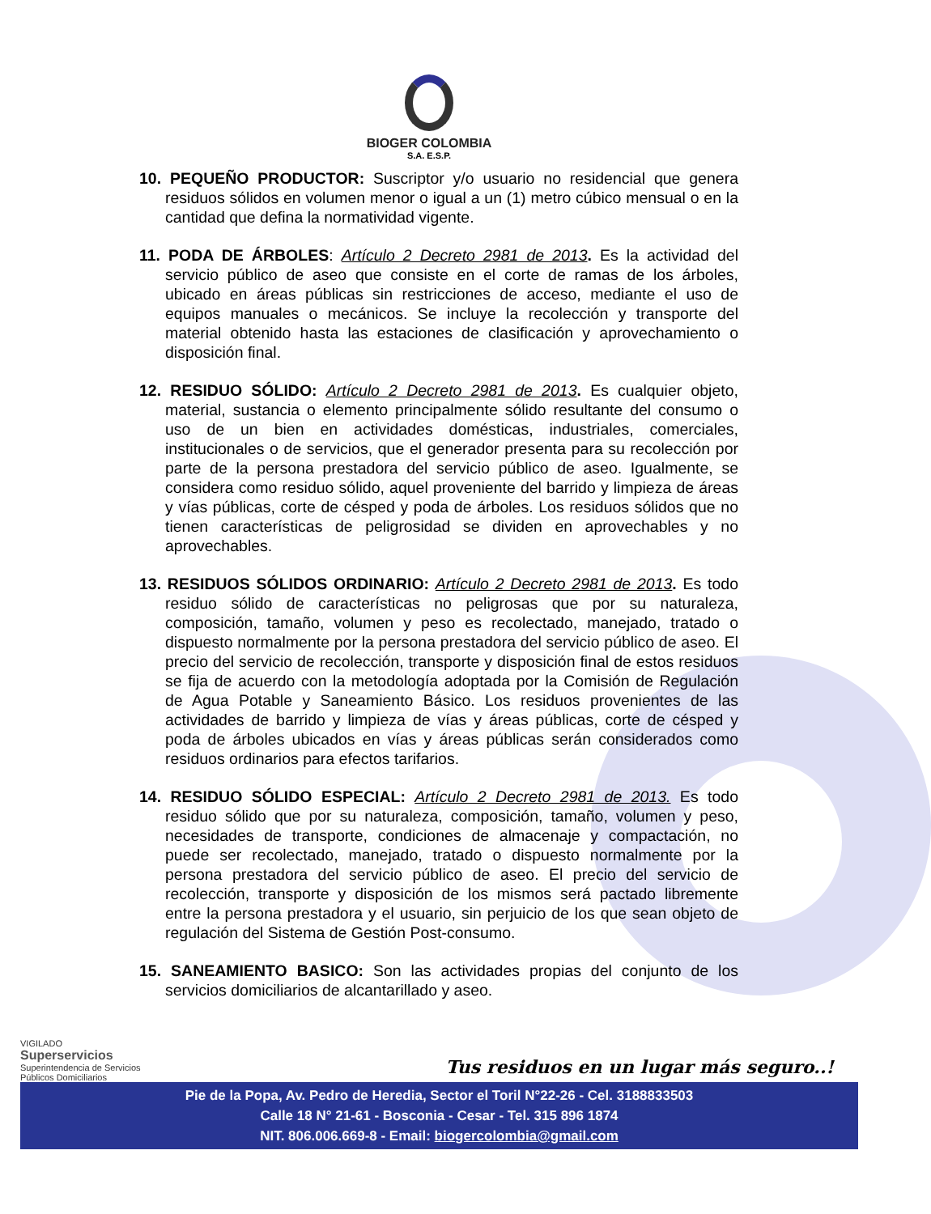BIOGER COLOMBIA
S.A. E.S.P.
10. PEQUEÑO PRODUCTOR: Suscriptor y/o usuario no residencial que genera residuos sólidos en volumen menor o igual a un (1) metro cúbico mensual o en la cantidad que defina la normatividad vigente.
11. PODA DE ÁRBOLES: Artículo 2 Decreto 2981 de 2013. Es la actividad del servicio público de aseo que consiste en el corte de ramas de los árboles, ubicado en áreas públicas sin restricciones de acceso, mediante el uso de equipos manuales o mecánicos. Se incluye la recolección y transporte del material obtenido hasta las estaciones de clasificación y aprovechamiento o disposición final.
12. RESIDUO SÓLIDO: Artículo 2 Decreto 2981 de 2013. Es cualquier objeto, material, sustancia o elemento principalmente sólido resultante del consumo o uso de un bien en actividades domésticas, industriales, comerciales, institucionales o de servicios, que el generador presenta para su recolección por parte de la persona prestadora del servicio público de aseo. Igualmente, se considera como residuo sólido, aquel proveniente del barrido y limpieza de áreas y vías públicas, corte de césped y poda de árboles. Los residuos sólidos que no tienen características de peligrosidad se dividen en aprovechables y no aprovechables.
13. RESIDUOS SÓLIDOS ORDINARIO: Artículo 2 Decreto 2981 de 2013. Es todo residuo sólido de características no peligrosas que por su naturaleza, composición, tamaño, volumen y peso es recolectado, manejado, tratado o dispuesto normalmente por la persona prestadora del servicio público de aseo. El precio del servicio de recolección, transporte y disposición final de estos residuos se fija de acuerdo con la metodología adoptada por la Comisión de Regulación de Agua Potable y Saneamiento Básico. Los residuos provenientes de las actividades de barrido y limpieza de vías y áreas públicas, corte de césped y poda de árboles ubicados en vías y áreas públicas serán considerados como residuos ordinarios para efectos tarifarios.
14. RESIDUO SÓLIDO ESPECIAL: Artículo 2 Decreto 2981 de 2013. Es todo residuo sólido que por su naturaleza, composición, tamaño, volumen y peso, necesidades de transporte, condiciones de almacenaje y compactación, no puede ser recolectado, manejado, tratado o dispuesto normalmente por la persona prestadora del servicio público de aseo. El precio del servicio de recolección, transporte y disposición de los mismos será pactado libremente entre la persona prestadora y el usuario, sin perjuicio de los que sean objeto de regulación del Sistema de Gestión Post-consumo.
15. SANEAMIENTO BASICO: Son las actividades propias del conjunto de los servicios domiciliarios de alcantarillado y aseo.
VIGILADO
Superservicios
Superintendencia de Servicios
Públicos Domiciliarios
Tus residuos en un lugar más seguro..!
Pie de la Popa, Av. Pedro de Heredia, Sector el Toril N°22-26 - Cel. 3188833503
Calle 18 N° 21-61 - Bosconia - Cesar - Tel. 315 896 1874
NIT. 806.006.669-8 - Email: biogercolombia@gmail.com